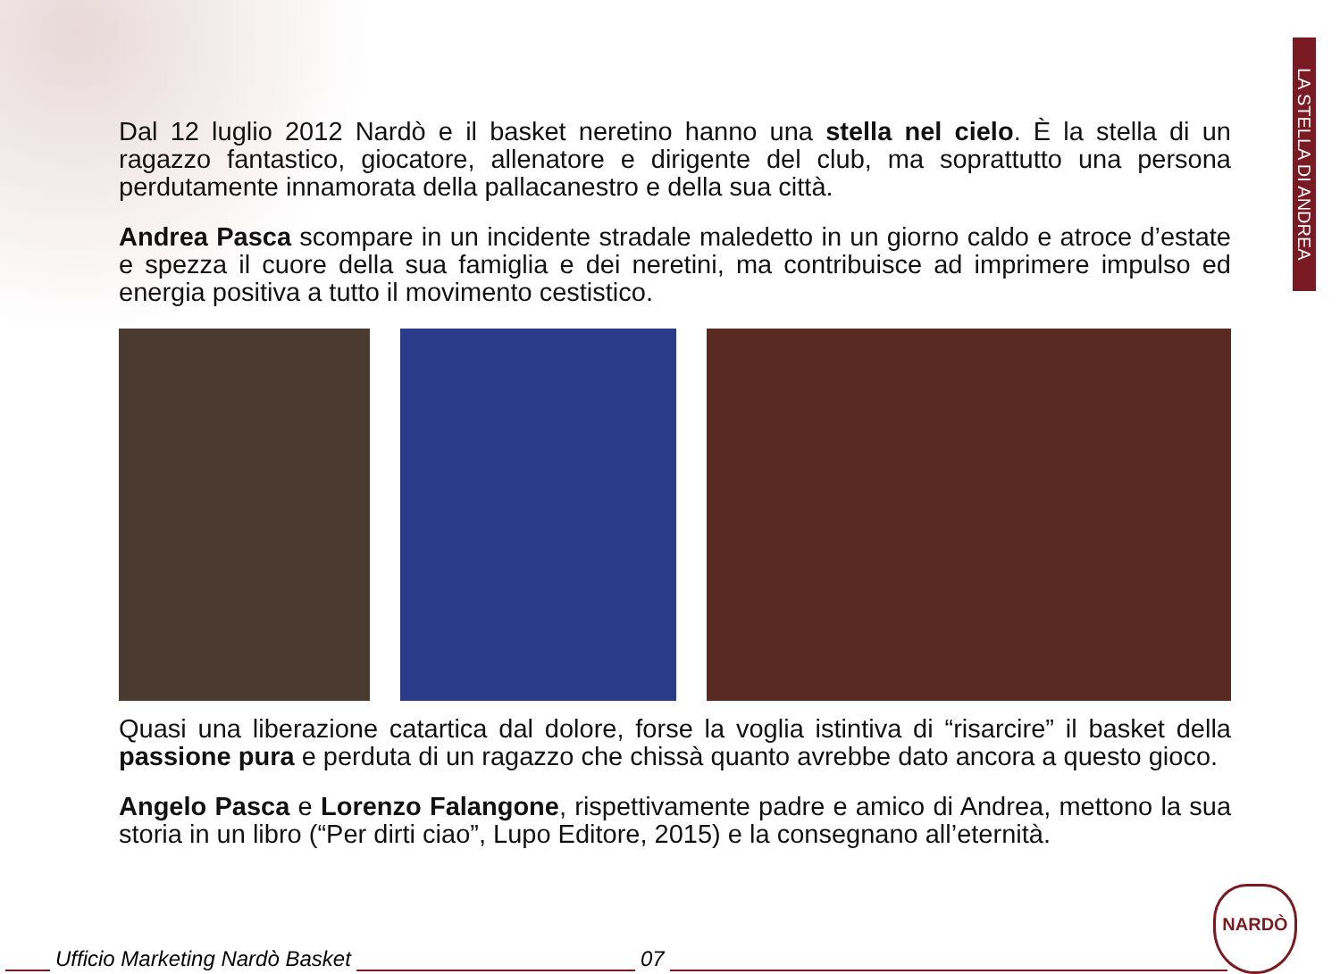LA STELLA DI ANDREA
Dal 12 luglio 2012 Nardò e il basket neretino hanno una stella nel cielo. È la stella di un ragazzo fantastico, giocatore, allenatore e dirigente del club, ma soprattutto una persona perdutamente innamorata della pallacanestro e della sua città.
Andrea Pasca scompare in un incidente stradale maledetto in un giorno caldo e atroce d’estate e spezza il cuore della sua famiglia e dei neretini, ma contribuisce ad imprimere impulso ed energia positiva a tutto il movimento cestistico.
Quasi una liberazione catartica dal dolore, forse la voglia istintiva di “risarcire” il basket della passione pura e perduta di un ragazzo che chissà quanto avrebbe dato ancora a questo gioco.
Angelo Pasca e Lorenzo Falangone, rispettivamente padre e amico di Andrea, mettono la sua storia in un libro (“Per dirti ciao”, Lupo Editore, 2015) e la consegnano all’eternità.
Ufficio Marketing Nardò Basket 07
NARDÒ